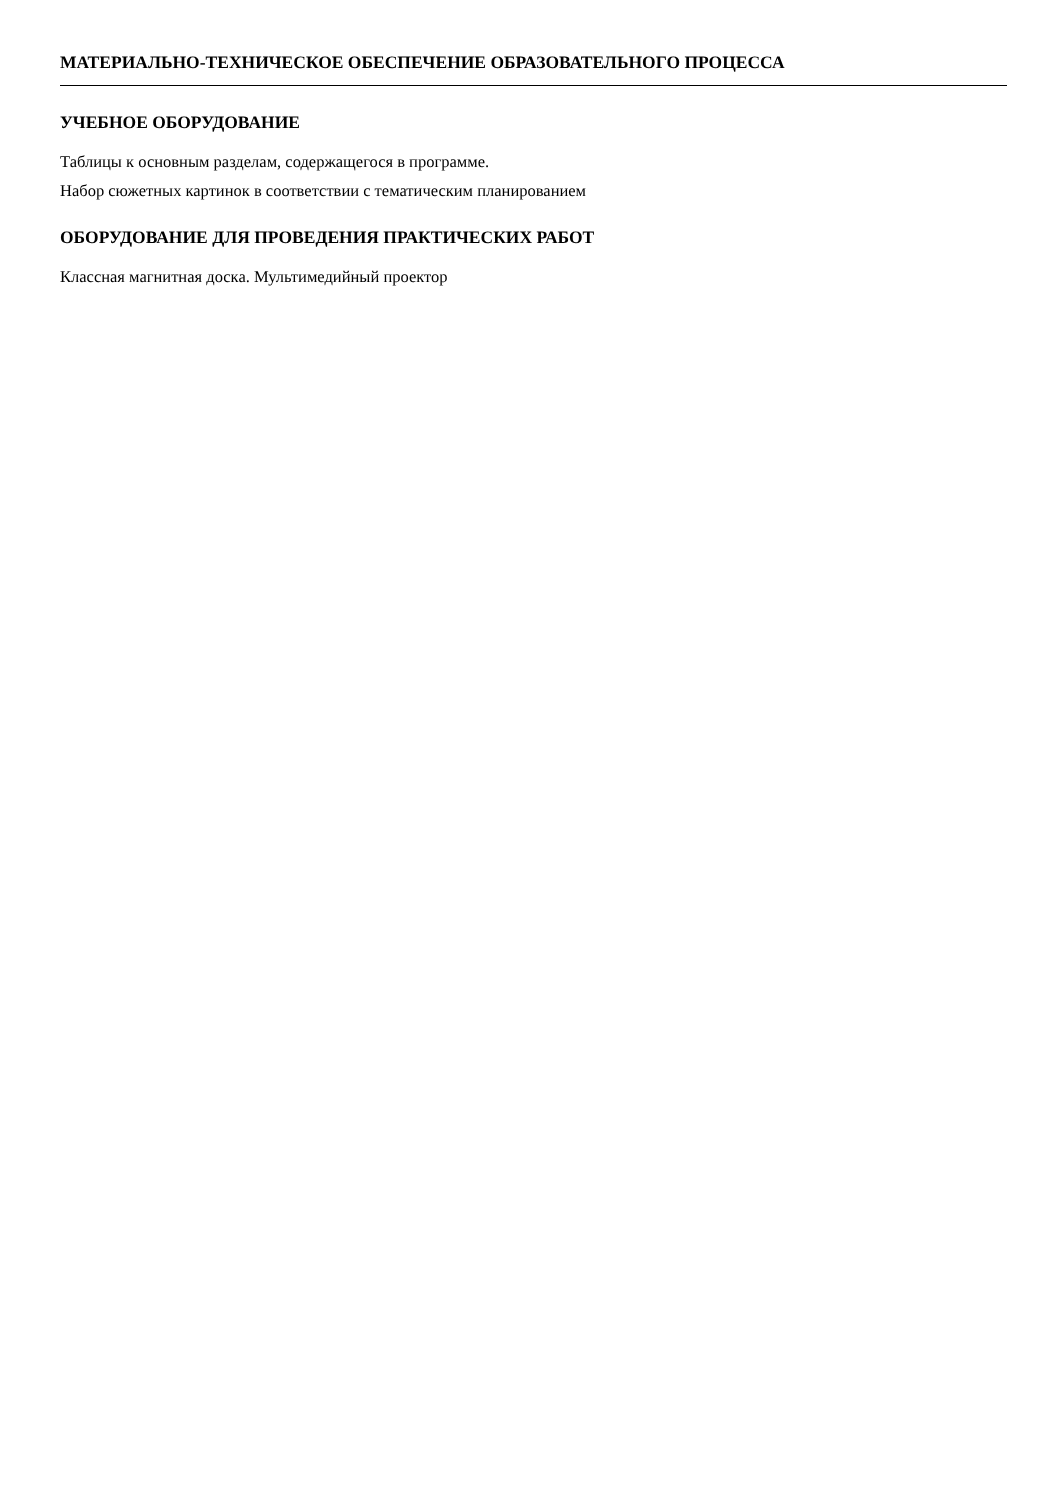МАТЕРИАЛЬНО-ТЕХНИЧЕСКОЕ ОБЕСПЕЧЕНИЕ ОБРАЗОВАТЕЛЬНОГО ПРОЦЕССА
УЧЕБНОЕ ОБОРУДОВАНИЕ
Таблицы к основным разделам, содержащегося в программе.
Набор сюжетных картинок в соответствии с тематическим планированием
ОБОРУДОВАНИЕ ДЛЯ ПРОВЕДЕНИЯ ПРАКТИЧЕСКИХ РАБОТ
Классная магнитная доска. Мультимедийный проектор